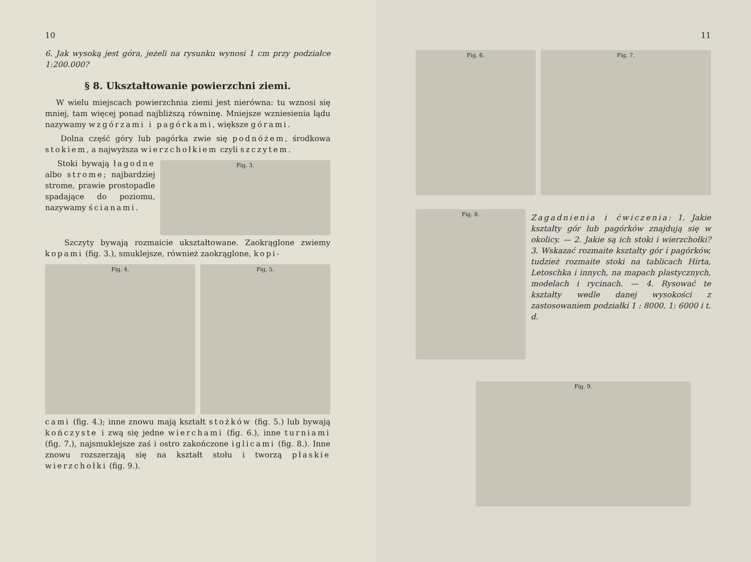10
6. Jak wysoką jest góra, jeżeli na rysunku wynosi 1 cm przy podziałce 1:200.000?
§ 8. Ukształtowanie powierzchni ziemi.
W wielu miejscach powierzchnia ziemi jest nierówna: tu wznosi się mniej, tam więcej ponad najbliższą równinę. Mniejsze wzniesienia lądu nazywamy wzgórzami i pagórkami, większe górami.
Dolna część góry lub pagórka zwie się podnóżem, środkowa stokiem, a najwyższa wierzchołkiem czyli szczytem.
Stoki bywają łagodne albo strome; najbardziej strome, prawie prostopadle spadające do poziomu, nazywamy ścianami.
Fig. 3.
Szczyty bywają rozmaicie ukształtowane. Zaokrąglone zwiemy kopami (fig. 3.), smuklejsze, również zaokrąglone, kopi-
Fig. 4. Fig. 5.
cami (fig. 4.); inne znowu mają kształt stożków (fig. 5.) lub bywają kończyste i zwą się jedne wierchami (fig. 6.), inne turniami (fig. 7.), najsmuklejsze zaś i ostro zakończone iglicami (fig. 8.). Inne znowu rozszerzają się na kształt stołu i tworzą płaskie wierzchołki (fig. 9.).
11
Fig. 6. Fig. 7.
Fig. 8.
Zagadnienia i ćwiczenia: 1. Jakie kształty gór lub pagórków znajdują się w okolicy. — 2. Jakie są ich stoki i wierzchołki? 3. Wskazać rozmaite kształty gór i pagórków, tudzież rozmaite stoki na tablicach Hirta, Letoschka i innych, na mapach plastycznych, modelach i rycinach. — 4. Rysować te kształty wedle danej wysokości z zastosowaniem podziałki 1 : 8000, 1: 6000 i t. d.
Fig. 9.